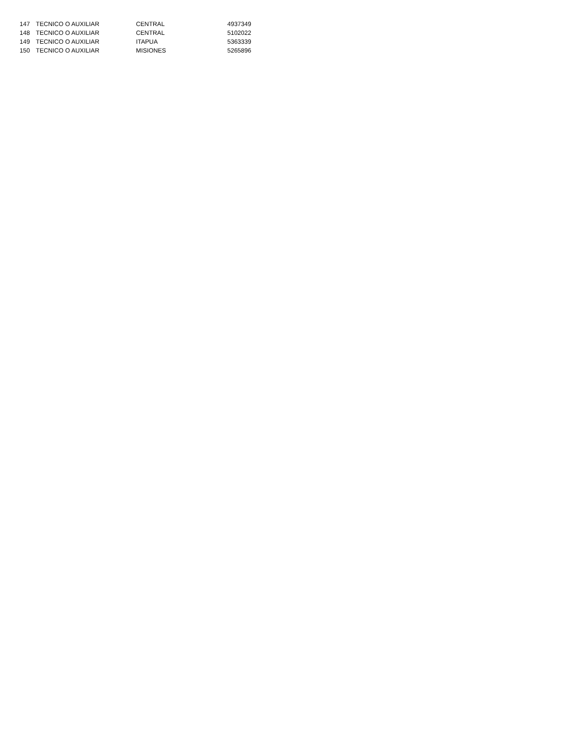| 147 | TECNICO O AUXILIAR | CENTRAL | 4937349 |
| 148 | TECNICO O AUXILIAR | CENTRAL | 5102022 |
| 149 | TECNICO O AUXILIAR | ITAPUA | 5363339 |
| 150 | TECNICO O AUXILIAR | MISIONES | 5265896 |